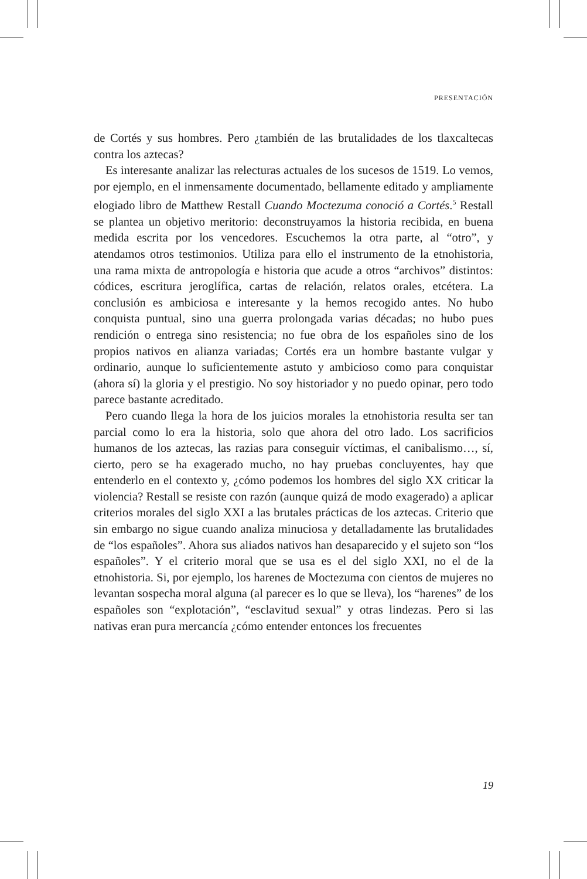PRESENTACIÓN
de Cortés y sus hombres. Pero ¿también de las brutalidades de los tlaxcaltecas contra los aztecas?
Es interesante analizar las relecturas actuales de los sucesos de 1519. Lo vemos, por ejemplo, en el inmensamente documentado, bellamente editado y ampliamente elogiado libro de Matthew Restall Cuando Moctezuma conoció a Cortés.<sup>5</sup> Restall se plantea un objetivo meritorio: deconstruyamos la historia recibida, en buena medida escrita por los vencedores. Escuchemos la otra parte, al “otro”, y atendamos otros testimonios. Utiliza para ello el instrumento de la etnohistoria, una rama mixta de antropología e historia que acude a otros “archivos” distintos: códices, escritura jeroglífica, cartas de relación, relatos orales, etcétera. La conclusión es ambiciosa e interesante y la hemos recogido antes. No hubo conquista puntual, sino una guerra prolongada varias décadas; no hubo pues rendición o entrega sino resistencia; no fue obra de los españoles sino de los propios nativos en alianza variadas; Cortés era un hombre bastante vulgar y ordinario, aunque lo suficientemente astuto y ambicioso como para conquistar (ahora sí) la gloria y el prestigio. No soy historiador y no puedo opinar, pero todo parece bastante acreditado.
Pero cuando llega la hora de los juicios morales la etnohistoria resulta ser tan parcial como lo era la historia, solo que ahora del otro lado. Los sacrificios humanos de los aztecas, las razias para conseguir víctimas, el canibalismo…, sí, cierto, pero se ha exagerado mucho, no hay pruebas concluyentes, hay que entenderlo en el contexto y, ¿cómo podemos los hombres del siglo XX criticar la violencia? Restall se resiste con razón (aunque quizá de modo exagerado) a aplicar criterios morales del siglo XXI a las brutales prácticas de los aztecas. Criterio que sin embargo no sigue cuando analiza minuciosa y detalladamente las brutalidades de “los españoles”. Ahora sus aliados nativos han desaparecido y el sujeto son “los españoles”. Y el criterio moral que se usa es el del siglo XXI, no el de la etnohistoria. Si, por ejemplo, los harenes de Moctezuma con cientos de mujeres no levantan sospecha moral alguna (al parecer es lo que se lleva), los “harenes” de los españoles son “explotación”, “esclavitud sexual” y otras lindezas. Pero si las nativas eran pura mercancía ¿cómo entender entonces los frecuentes
19